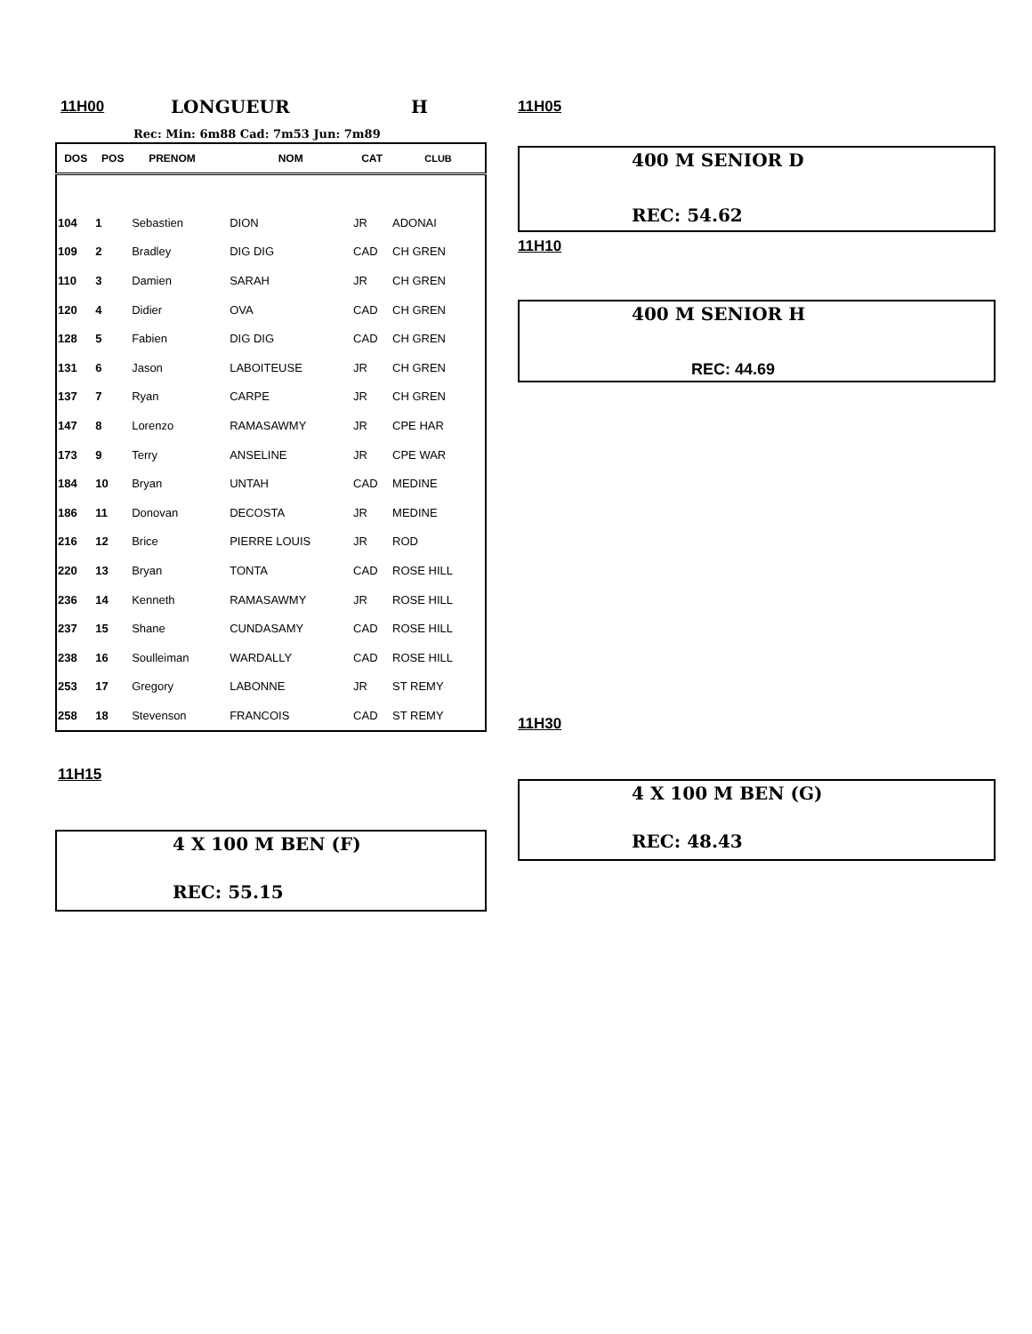11H00 LONGUEUR H
Rec: Min: 6m88 Cad: 7m53 Jun: 7m89
| DOS | POS | PRENOM | NOM | CAT | CLUB |
| --- | --- | --- | --- | --- | --- |
| 104 | 1 | Sebastien | DION | JR | ADONAI |
| 109 | 2 | Bradley | DIG DIG | CAD | CH GREN |
| 110 | 3 | Damien | SARAH | JR | CH GREN |
| 120 | 4 | Didier | OVA | CAD | CH GREN |
| 128 | 5 | Fabien | DIG DIG | CAD | CH GREN |
| 131 | 6 | Jason | LABOITEUSE | JR | CH GREN |
| 137 | 7 | Ryan | CARPE | JR | CH GREN |
| 147 | 8 | Lorenzo | RAMASAWMY | JR | CPE HAR |
| 173 | 9 | Terry | ANSELINE | JR | CPE WAR |
| 184 | 10 | Bryan | UNTAH | CAD | MEDINE |
| 186 | 11 | Donovan | DECOSTA | JR | MEDINE |
| 216 | 12 | Brice | PIERRE LOUIS | JR | ROD |
| 220 | 13 | Bryan | TONTA | CAD | ROSE HILL |
| 236 | 14 | Kenneth | RAMASAWMY | JR | ROSE HILL |
| 237 | 15 | Shane | CUNDASAMY | CAD | ROSE HILL |
| 238 | 16 | Soulleiman | WARDALLY | CAD | ROSE HILL |
| 253 | 17 | Gregory | LABONNE | JR | ST REMY |
| 258 | 18 | Stevenson | FRANCOIS | CAD | ST REMY |
11H15
4 X 100 M BEN (F)
REC: 55.15
11H05
400 M SENIOR D
REC: 54.62
11H10
400 M SENIOR H
REC: 44.69
11H30
4 X 100 M BEN (G)
REC: 48.43